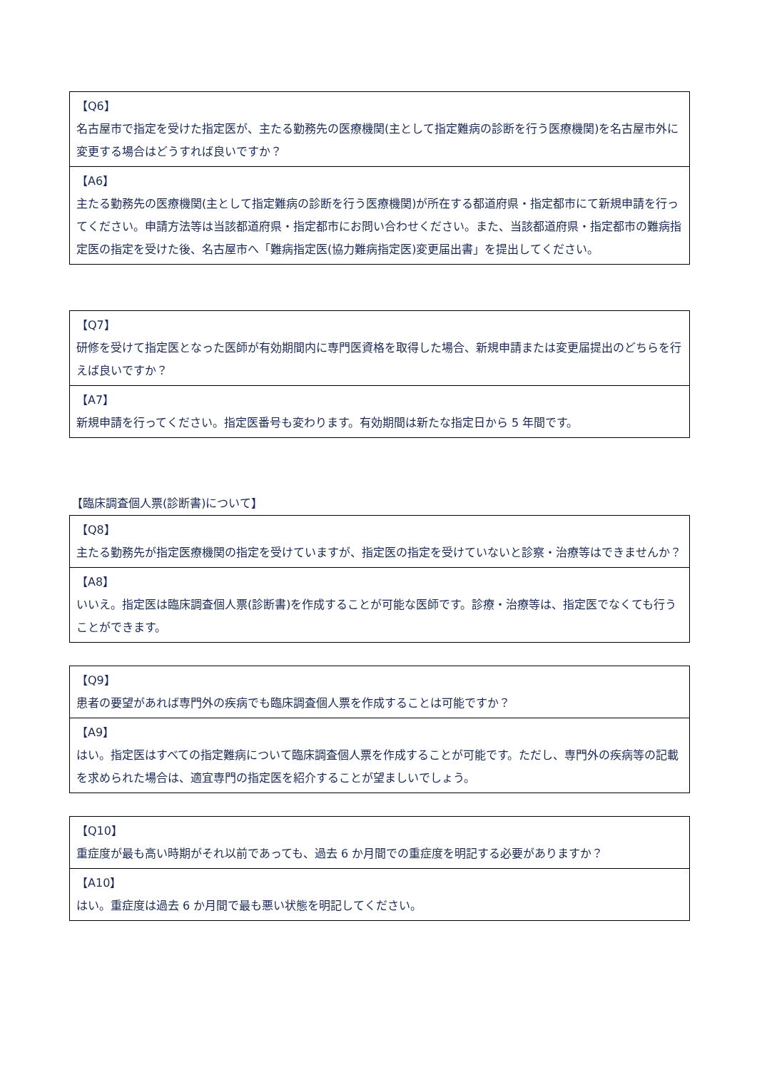| 【Q6】 名古屋市で指定を受けた指定医が、主たる勤務先の医療機関(主として指定難病の診断を行う医療機関)を名古屋市外に変更する場合はどうすれば良いですか？ |
| 【A6】 主たる勤務先の医療機関(主として指定難病の診断を行う医療機関)が所在する都道府県・指定都市にて新規申請を行ってください。申請方法等は当該都道府県・指定都市にお問い合わせください。また、当該都道府県・指定都市の難病指定医の指定を受けた後、名古屋市へ「難病指定医(協力難病指定医)変更届出書」を提出してください。 |
| 【Q7】 研修を受けて指定医となった医師が有効期間内に専門医資格を取得した場合、新規申請または変更届提出のどちらを行えば良いですか？ |
| 【A7】 新規申請を行ってください。指定医番号も変わります。有効期間は新たな指定日から 5 年間です。 |
【臨床調査個人票(診断書)について】
| 【Q8】 主たる勤務先が指定医療機関の指定を受けていますが、指定医の指定を受けていないと診察・治療等はできませんか？ |
| 【A8】 いいえ。指定医は臨床調査個人票(診断書)を作成することが可能な医師です。診療・治療等は、指定医でなくても行うことができます。 |
| 【Q9】 患者の要望があれば専門外の疾病でも臨床調査個人票を作成することは可能ですか？ |
| 【A9】 はい。指定医はすべての指定難病について臨床調査個人票を作成することが可能です。ただし、専門外の疾病等の記載を求められた場合は、適宜専門の指定医を紹介することが望ましいでしょう。 |
| 【Q10】 重症度が最も高い時期がそれ以前であっても、過去 6 か月間での重症度を明記する必要がありますか？ |
| 【A10】 はい。重症度は過去 6 か月間で最も悪い状態を明記してください。 |